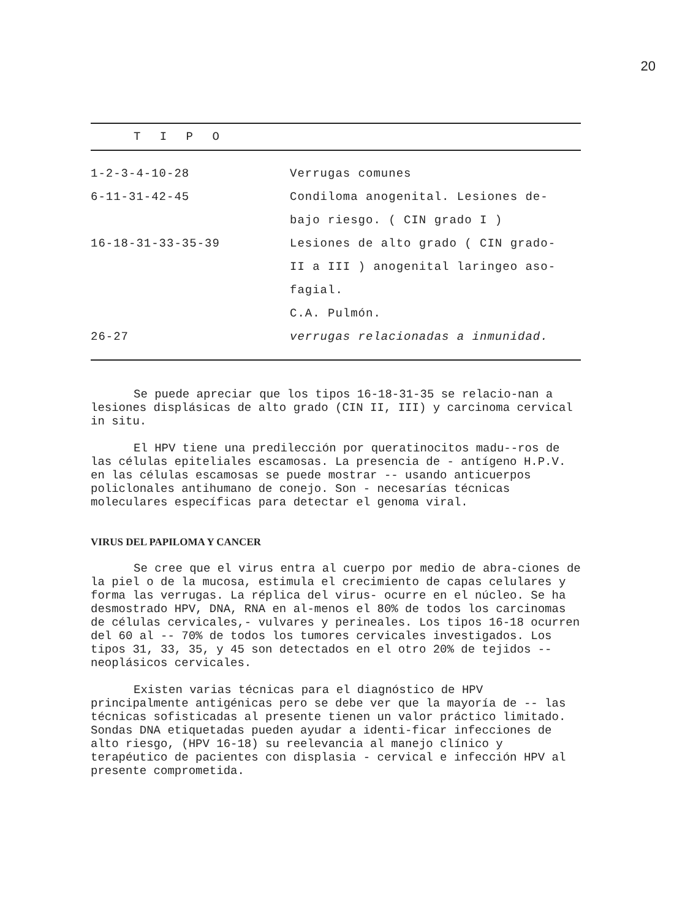20
| T I P O | |
| --- | --- |
| 1-2-3-4-10-28 | Verrugas comunes |
| 6-11-31-42-45 | Condiloma anogenital. Lesiones de- bajo riesgo. ( CIN grado I ) |
| 16-18-31-33-35-39 | Lesiones de alto grado ( CIN grado- II a III ) anogenital laringeo aso- fagial. C.A. Pulmón. |
| 26-27 | verrugas relacionadas a inmunidad. |
Se puede apreciar que los tipos 16-18-31-35 se relacio-nan a lesiones displásicas de alto grado (CIN II, III) y carcinoma cervical in situ.
El HPV tiene una predilección por queratinocitos madu--ros de las células epiteliales escamosas. La presencia de - antígeno H.P.V. en las células escamosas se puede mostrar -- usando anticuerpos policlonales antihumano de conejo. Son - necesarías técnicas moleculares específicas para detectar el genoma viral.
VIRUS DEL PAPILOMA Y CANCER
Se cree que el virus entra al cuerpo por medio de abra-ciones de la piel o de la mucosa, estimula el crecimiento de capas celulares y forma las verrugas. La réplica del virus- ocurre en el núcleo. Se ha desmostrado HPV, DNA, RNA en al-menos el 80% de todos los carcinomas de células cervicales,- vulvares y perineales. Los tipos 16-18 ocurren del 60 al -- 70% de todos los tumores cervicales investigados. Los tipos 31, 33, 35, y 45 son detectados en el otro 20% de tejidos -- neoplásicos cervicales.
Existen varias técnicas para el diagnóstico de HPV principalmente antigénicas pero se debe ver que la mayoría de -- las técnicas sofisticadas al presente tienen un valor práctico limitado. Sondas DNA etiquetadas pueden ayudar a identi-ficar infecciones de alto riesgo, (HPV 16-18) su reelevancia al manejo clínico y terapéutico de pacientes con displasia - cervical e infección HPV al presente comprometida.